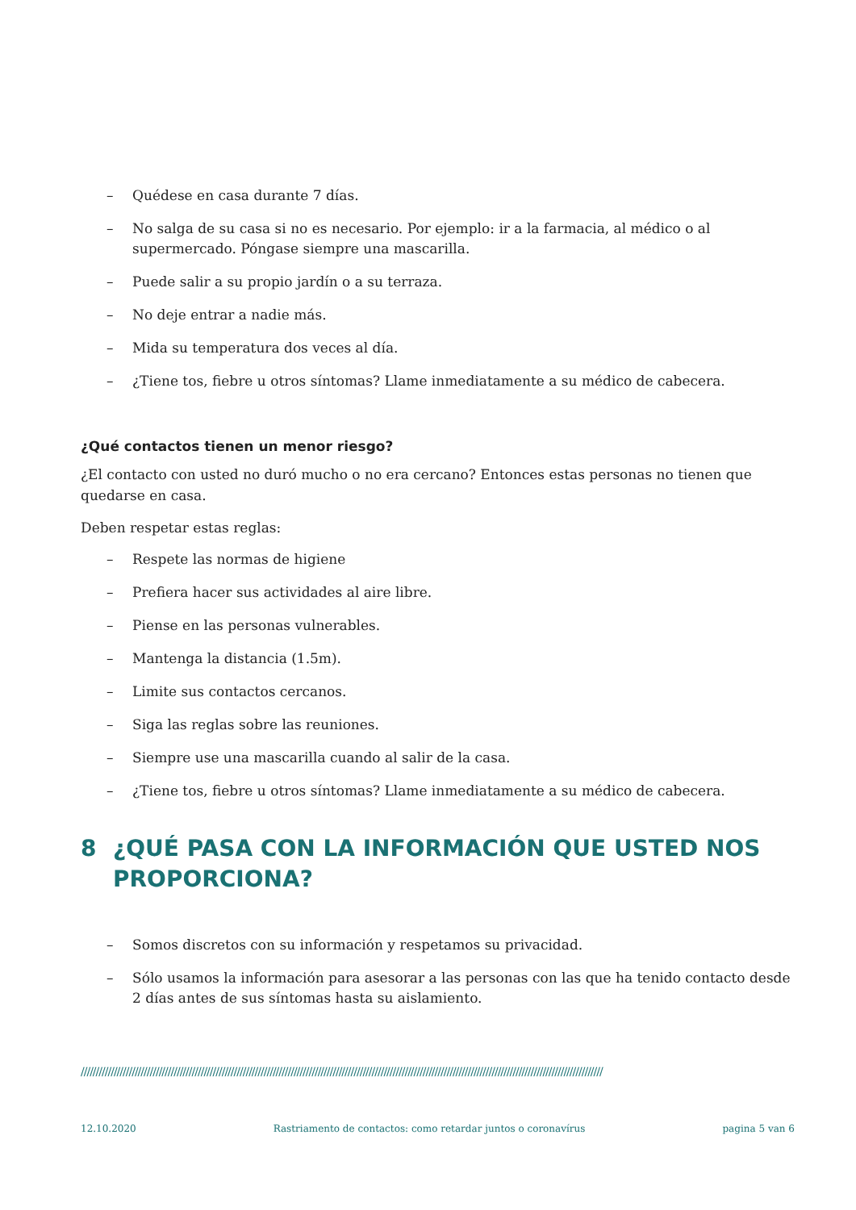– Quédese en casa durante 7 días.
– No salga de su casa si no es necesario. Por ejemplo: ir a la farmacia, al médico o al supermercado. Póngase siempre una mascarilla.
– Puede salir a su propio jardín o a su terraza.
– No deje entrar a nadie más.
– Mida su temperatura dos veces al día.
– ¿Tiene tos, fiebre u otros síntomas? Llame inmediatamente a su médico de cabecera.
¿Qué contactos tienen un menor riesgo?
¿El contacto con usted no duró mucho o no era cercano? Entonces estas personas no tienen que quedarse en casa.
Deben respetar estas reglas:
– Respete las normas de higiene
– Prefiera hacer sus actividades al aire libre.
– Piense en las personas vulnerables.
– Mantenga la distancia (1.5m).
– Limite sus contactos cercanos.
– Siga las reglas sobre las reuniones.
– Siempre use una mascarilla cuando al salir de la casa.
– ¿Tiene tos, fiebre u otros síntomas? Llame inmediatamente a su médico de cabecera.
8 ¿QUÉ PASA CON LA INFORMACIÓN QUE USTED NOS PROPORCIONA?
– Somos discretos con su información y respetamos su privacidad.
– Sólo usamos la información para asesorar a las personas con las que ha tenido contacto desde 2 días antes de sus síntomas hasta su aislamiento.
//////////////////////////////////////////////////////////////////////////////////////////////////////////////////////////////////////////////////////////////////////////////
12.10.2020 Rastriamento de contactos: como retardar juntos o coronavírus pagina 5 van 6